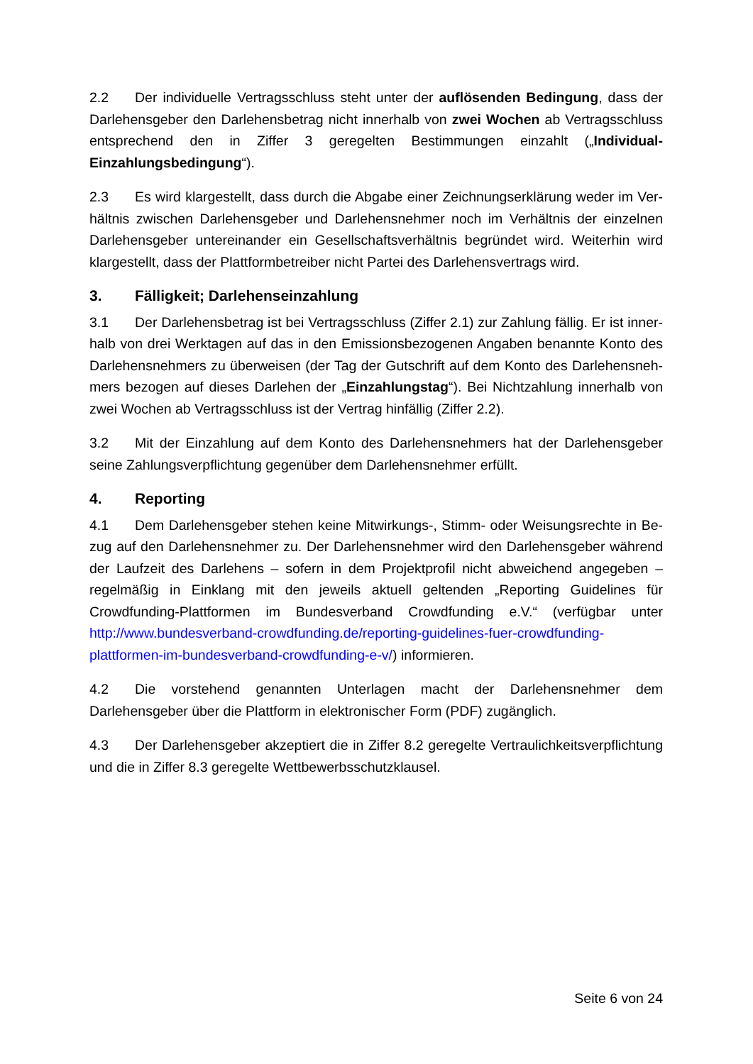2.2 Der individuelle Vertragsschluss steht unter der auflösenden Bedingung, dass der Darlehensgeber den Darlehensbetrag nicht innerhalb von zwei Wochen ab Vertragsschluss entsprechend den in Ziffer 3 geregelten Bestimmungen einzahlt („Individual-Einzahlungsbe­dingung“).
2.3 Es wird klargestellt, dass durch die Abgabe einer Zeichnungserklärung weder im Ver­hältnis zwischen Darlehensgeber und Darlehensnehmer noch im Verhältnis der einzelnen Dar­lehensgeber untereinander ein Gesellschaftsverhältnis begründet wird. Weiterhin wird klarge­stellt, dass der Plattformbetreiber nicht Partei des Darlehensvertrags wird.
3. Fälligkeit; Darlehenseinzahlung
3.1 Der Darlehensbetrag ist bei Vertragsschluss (Ziffer 2.1) zur Zahlung fällig. Er ist inner­halb von drei Werktagen auf das in den Emissionsbezogenen Angaben benannte Konto des Darlehensnehmers zu überweisen (der Tag der Gutschrift auf dem Konto des Darlehensneh­mers bezogen auf dieses Darlehen der „Einzahlungstag“). Bei Nichtzahlung innerhalb von zwei Wochen ab Vertragsschluss ist der Vertrag hinfällig (Ziffer 2.2).
3.2 Mit der Einzahlung auf dem Konto des Darlehensnehmers hat der Darlehensgeber seine Zahlungsverpflichtung gegenüber dem Darlehensnehmer erfüllt.
4. Reporting
4.1 Dem Darlehensgeber stehen keine Mitwirkungs-, Stimm- oder Weisungsrechte in Be­zug auf den Darlehensnehmer zu. Der Darlehensnehmer wird den Darlehensgeber während der Laufzeit des Darlehens – sofern in dem Projektprofil nicht abweichend angegeben – regel­mäßig in Einklang mit den jeweils aktuell geltenden „Reporting Guidelines für Crowdfunding-Plattformen im Bundesverband Crowdfunding e.V.“ (verfügbar unter http://www.bundesver­band-crowdfunding.de/reporting-guidelines-fuer-crowdfunding-plattformen-im-bundesver­band-crowdfunding-e-v/) informieren.
4.2 Die vorstehend genannten Unterlagen macht der Darlehensnehmer dem Darlehensge­ber über die Plattform in elektronischer Form (PDF) zugänglich.
4.3 Der Darlehensgeber akzeptiert die in Ziffer 8.2 geregelte Vertraulichkeitsverpflichtung und die in Ziffer 8.3 geregelte Wettbewerbsschutzklausel.
Seite 6 von 24